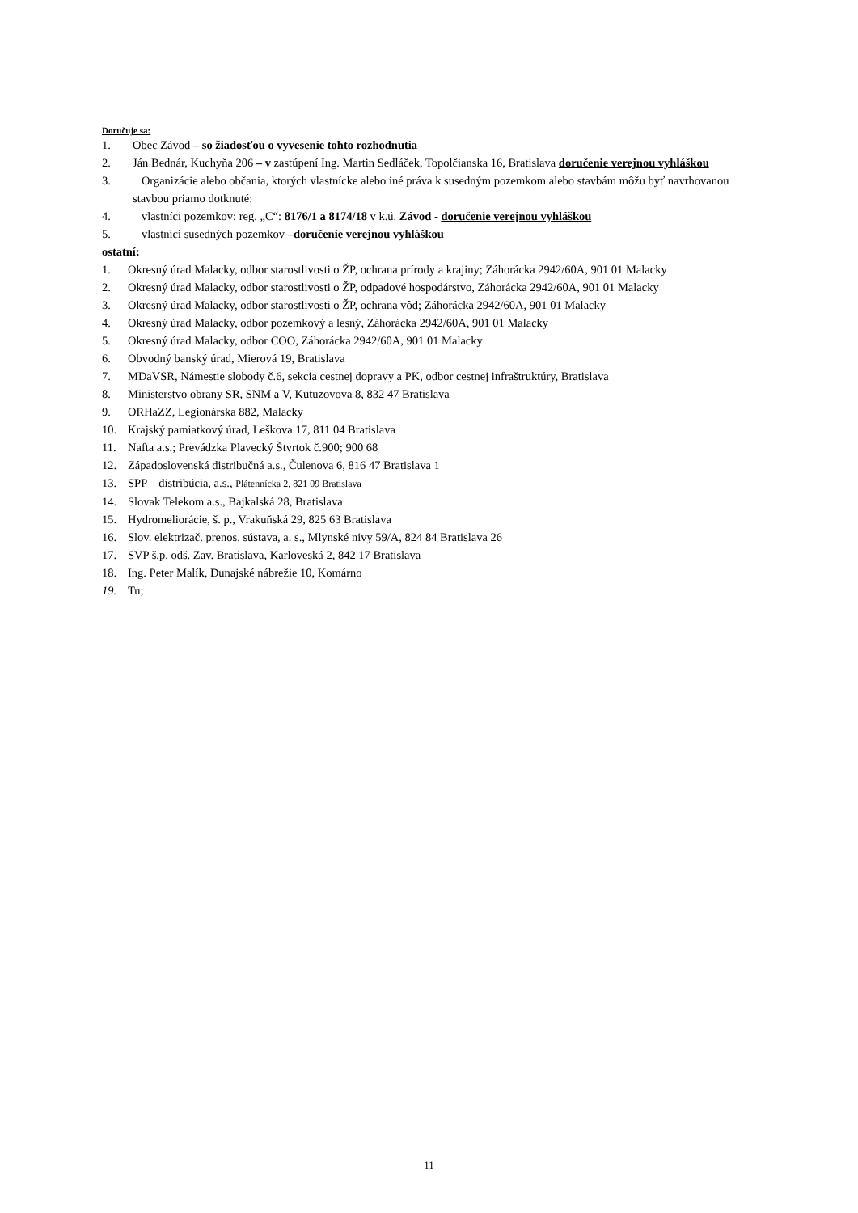Doručuje sa:
1. Obec Závod – so žiadosťou o vyvesenie tohto rozhodnutia
2. Ján Bednár, Kuchyňa 206 – v zastúpení Ing. Martin Sedláček, Topolčianska 16, Bratislava doručenie verejnou vyhláškou
3. Organizácie alebo občania, ktorých vlastnícke alebo iné práva k susedným pozemkom alebo stavbám môžu byť navrhovanou stavbou priamo dotknuté:
4. vlastníci pozemkov: reg. „C“: 8176/1 a 8174/18 v k.ú. Závod - doručenie verejnou vyhláškou
5. vlastníci susedných pozemkov –doručenie verejnou vyhláškou
ostatní:
1. Okresný úrad Malacky, odbor starostlivosti o ŽP, ochrana prírody a krajiny; Záhorácka 2942/60A, 901 01 Malacky
2. Okresný úrad Malacky, odbor starostlivosti o ŽP, odpadové hospodárstvo, Záhorácka 2942/60A, 901 01 Malacky
3. Okresný úrad Malacky, odbor starostlivosti o ŽP, ochrana vôd; Záhorácka 2942/60A, 901 01 Malacky
4. Okresný úrad Malacky, odbor pozemkový a lesný, Záhorácka 2942/60A, 901 01 Malacky
5. Okresný úrad Malacky, odbor COO, Záhorácka 2942/60A, 901 01 Malacky
6. Obvodný banský úrad, Mierová 19, Bratislava
7. MDaVSR, Námestie slobody č.6, sekcia cestnej dopravy a PK, odbor cestnej infraštruktúry, Bratislava
8. Ministerstvo obrany SR, SNM a V, Kutuzovova 8, 832 47 Bratislava
9. ORHaZZ, Legionárska 882, Malacky
10. Krajský pamiatkový úrad, Leškova 17, 811 04 Bratislava
11. Nafta a.s.; Prevádzka Plavecký Štvrtok č.900; 900 68
12. Západoslovenská distribučná a.s., Čulenova 6, 816 47 Bratislava 1
13. SPP – distribúcia, a.s., Plátennícka 2, 821 09 Bratislava
14. Slovak Telekom a.s., Bajkalská 28, Bratislava
15. Hydromeliorácie, š. p., Vrakuňská 29, 825 63 Bratislava
16. Slov. elektrizač. prenos. sústava, a. s., Mlynské nivy 59/A, 824 84 Bratislava 26
17. SVP š.p. odš. Zav. Bratislava, Karloveská 2, 842 17 Bratislava
18. Ing. Peter Malík, Dunajské nábrežie 10, Komárno
19. Tu;
11